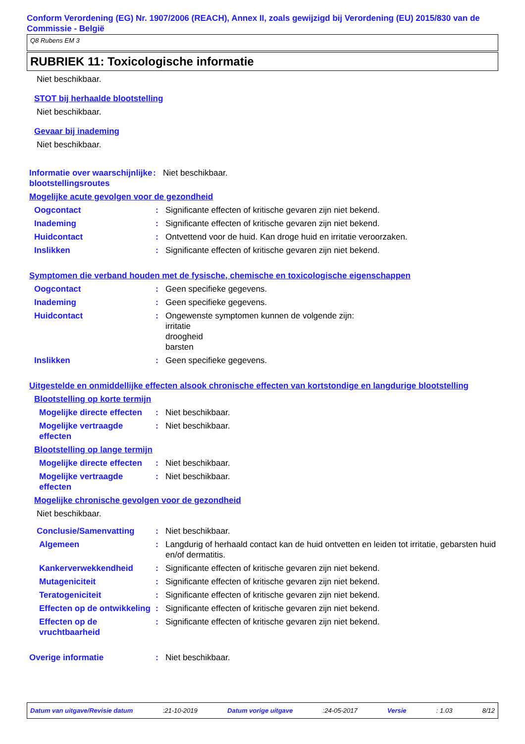Conform Verordening (EG) Nr. 1907/2006 (REACH), Annex II, zoals gewijzigd bij Verordening (EU) 2015/830 van de Commissie - België
Q8 Rubens EM 3
RUBRIEK 11: Toxicologische informatie
Niet beschikbaar.
STOT bij herhaalde blootstelling
Niet beschikbaar.
Gevaar bij inademing
Niet beschikbaar.
Informatie over waarschijnlijke blootstellingsroutes
: Niet beschikbaar.
Mogelijke acute gevolgen voor de gezondheid
Oogcontact : Significante effecten of kritische gevaren zijn niet bekend.
Inademing : Significante effecten of kritische gevaren zijn niet bekend.
Huidcontact : Ontvettend voor de huid. Kan droge huid en irritatie veroorzaken.
Inslikken : Significante effecten of kritische gevaren zijn niet bekend.
Symptomen die verband houden met de fysische, chemische en toxicologische eigenschappen
Oogcontact : Geen specifieke gegevens.
Inademing : Geen specifieke gegevens.
Huidcontact : Ongewenste symptomen kunnen de volgende zijn:
irritatie
droogheid
barsten
Inslikken : Geen specifieke gegevens.
Uitgestelde en onmiddellijke effecten alsook chronische effecten van kortstondige en langdurige blootstelling
Blootstelling op korte termijn
Mogelijke directe effecten
: Niet beschikbaar.
Mogelijke vertraagde effecten
: Niet beschikbaar.
Blootstelling op lange termijn
Mogelijke directe effecten
: Niet beschikbaar.
Mogelijke vertraagde effecten
: Niet beschikbaar.
Mogelijke chronische gevolgen voor de gezondheid
Niet beschikbaar.
Conclusie/Samenvatting : Niet beschikbaar.
Algemeen : Langdurig of herhaald contact kan de huid ontvetten en leiden tot irritatie, gebarsten huid en/of dermatitis.
Kankerverwekkendheid : Significante effecten of kritische gevaren zijn niet bekend.
Mutageniciteit : Significante effecten of kritische gevaren zijn niet bekend.
Teratogeniciteit : Significante effecten of kritische gevaren zijn niet bekend.
Effecten op de ontwikkeling
: Significante effecten of kritische gevaren zijn niet bekend.
Effecten op de vruchtbaarheid
: Significante effecten of kritische gevaren zijn niet bekend.
Overige informatie : Niet beschikbaar.
Datum van uitgave/Revisie datum :21-10-2019 Datum vorige uitgave :24-05-2017 Versie : 1.03 8/12